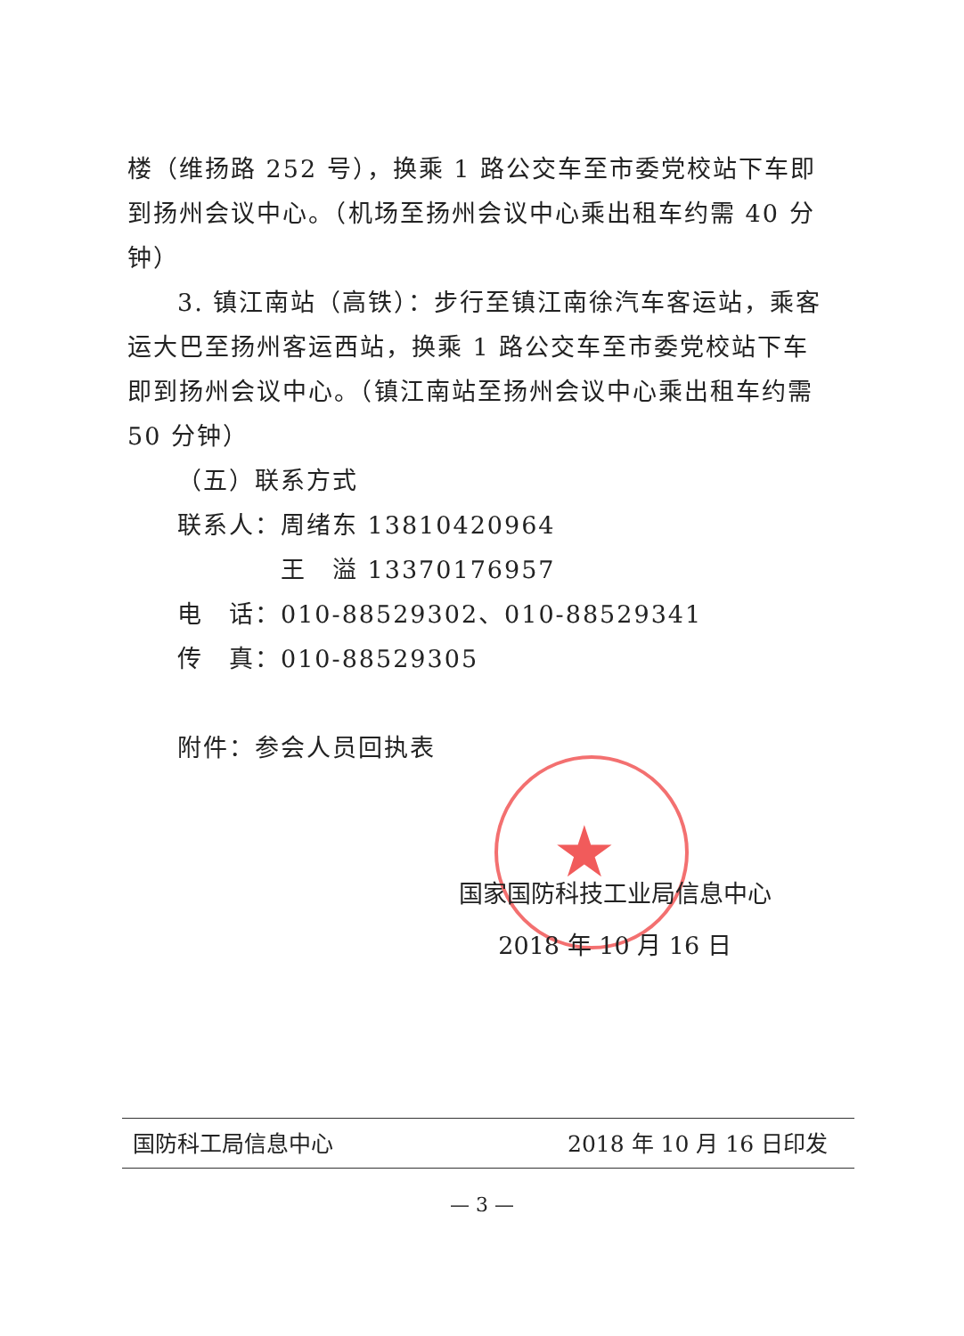楼（维扬路 252 号），换乘 1 路公交车至市委党校站下车即到扬州会议中心。（机场至扬州会议中心乘出租车约需 40 分钟）
3. 镇江南站（高铁）：步行至镇江南徐汽车客运站，乘客运大巴至扬州客运西站，换乘 1 路公交车至市委党校站下车即到扬州会议中心。（镇江南站至扬州会议中心乘出租车约需 50 分钟）
（五）联系方式
联系人：周绪东 13810420964
　　　　王　溢 13370176957
电　话：010-88529302、010-88529341
传　真：010-88529305
附件：参会人员回执表
★
国家国防科技工业局信息中心
2018 年 10 月 16 日
国防科工局信息中心 2018 年 10 月 16 日印发
— 3 —